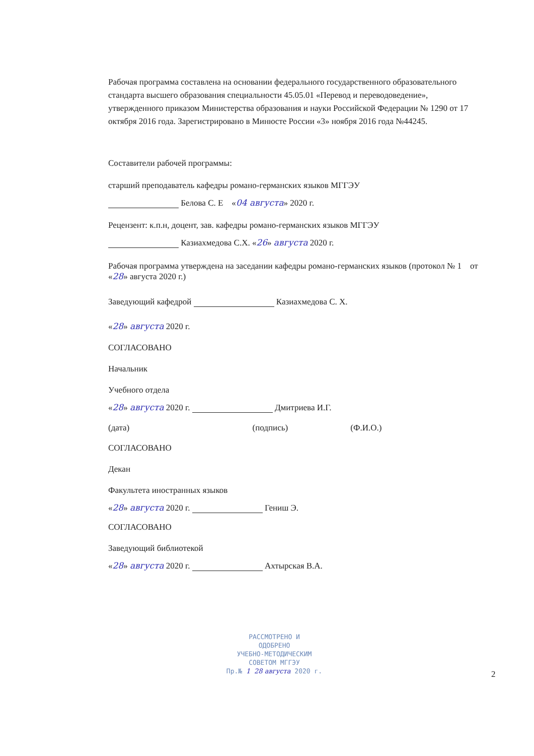Рабочая программа составлена на основании федерального государственного образовательного стандарта высшего образования специальности 45.05.01 «Перевод и переводоведение», утвержденного приказом Министерства образования и науки Российской Федерации № 1290 от 17 октября 2016 года. Зарегистрировано в Минюсте России «3» ноября 2016 года №44245.
Составители рабочей программы:
старший преподаватель кафедры романо-германских языков МГГЭУ
Белова С. Е «04 августа» 2020 г.
Рецензент: к.п.н, доцент, зав. кафедры романо-германских языков МГГЭУ
Казиахмедова С.Х. «26» августа 2020 г.
Рабочая программа утверждена на заседании кафедры романо-германских языков (протокол № 1 от «28» августа 2020 г.)
Заведующий кафедрой Казиахмедова С. Х.
«28» августа 2020 г.
СОГЛАСОВАНО
Начальник
Учебного отдела
«28» августа 2020 г. Дмитриева И.Г.
(дата) (подпись) (Ф.И.О.)
СОГЛАСОВАНО
Декан
Факультета иностранных языков
«28» августа 2020 г. Гениш Э.
СОГЛАСОВАНО
Заведующий библиотекой
«28» августа 2020 г. Ахтырская В.А.
РАССМОТРЕНО И
ОДОБРЕНО
УЧЕБНО-МЕТОДИЧЕСКИМ
СОВЕТОМ МГГЭУ
Пр.№ 1 28 августа 2020 г.
2